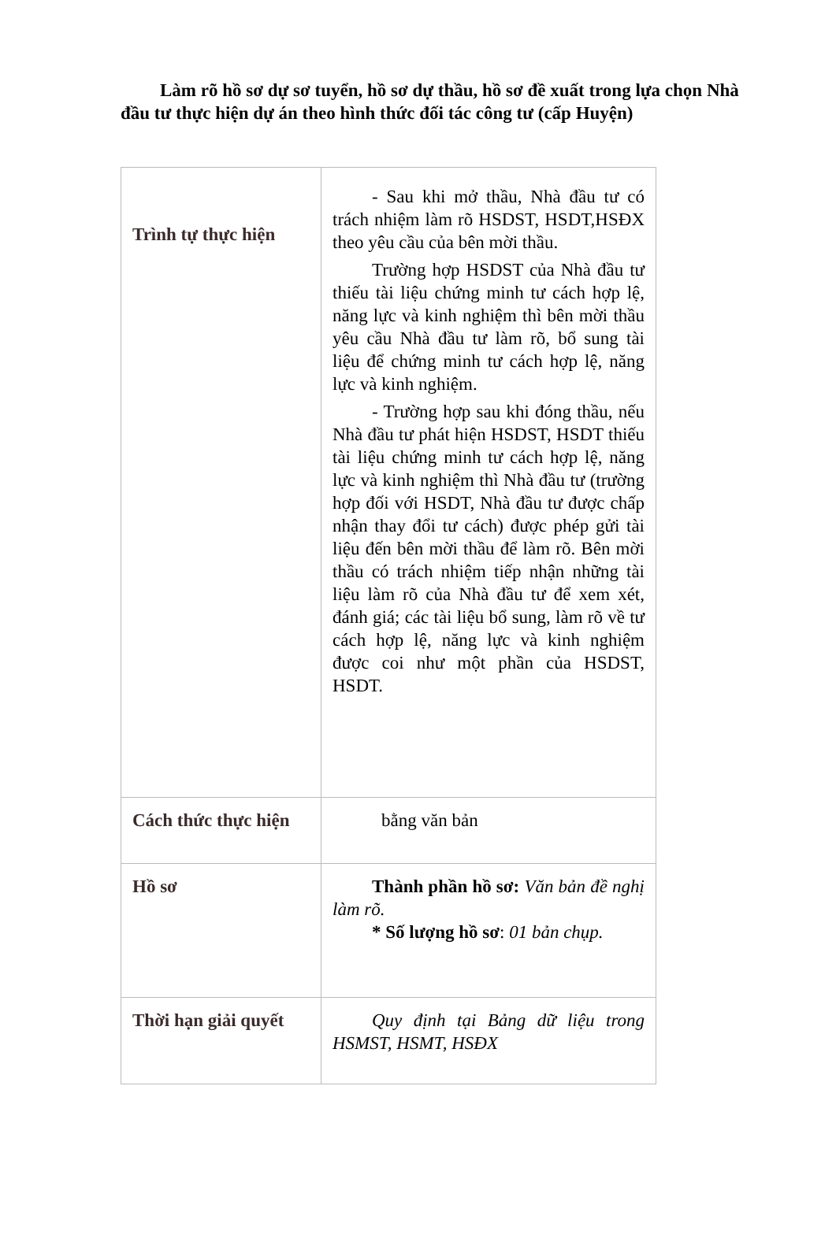Làm rõ hồ sơ dự sơ tuyển, hồ sơ dự thầu, hồ sơ đề xuất trong lựa chọn Nhà đầu tư thực hiện dự án theo hình thức đối tác công tư (cấp Huyện)
| Trình tự thực hiện | - Sau khi mở thầu, Nhà đầu tư có trách nhiệm làm rõ HSDST, HSDT,HSĐX theo yêu cầu của bên mời thầu. Trường hợp HSDST của Nhà đầu tư thiếu tài liệu chứng minh tư cách hợp lệ, năng lực và kinh nghiệm thì bên mời thầu yêu cầu Nhà đầu tư làm rõ, bổ sung tài liệu để chứng minh tư cách hợp lệ, năng lực và kinh nghiệm. - Trường hợp sau khi đóng thầu, nếu Nhà đầu tư phát hiện HSDST, HSDT thiếu tài liệu chứng minh tư cách hợp lệ, năng lực và kinh nghiệm thì Nhà đầu tư (trường hợp đối với HSDT, Nhà đầu tư được chấp nhận thay đổi tư cách) được phép gửi tài liệu đến bên mời thầu để làm rõ. Bên mời thầu có trách nhiệm tiếp nhận những tài liệu làm rõ của Nhà đầu tư để xem xét, đánh giá; các tài liệu bổ sung, làm rõ về tư cách hợp lệ, năng lực và kinh nghiệm được coi như một phần của HSDST, HSDT. |
| Cách thức thực hiện | bằng văn bản |
| Hồ sơ | Thành phần hồ sơ: Văn bản đề nghị làm rõ. * Số lượng hồ sơ : 01 bản chụp. |
| Thời hạn giải quyết | Quy định tại Bảng dữ liệu trong HSMST, HSMT, HSĐX |